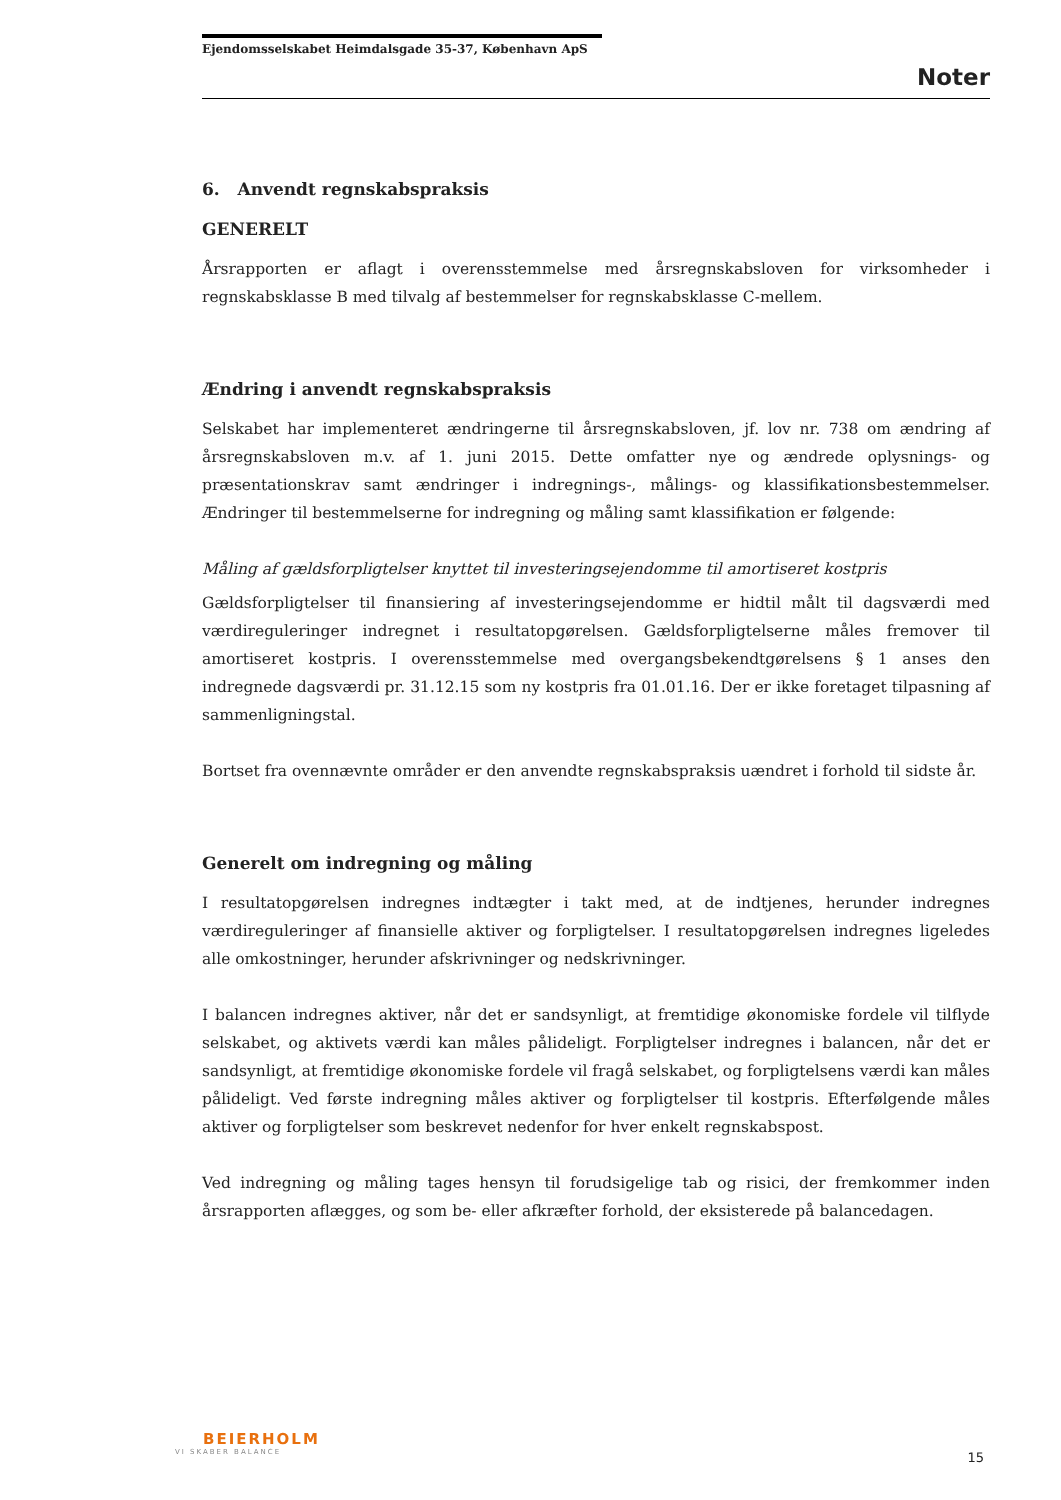Ejendomsselskabet Heimdalsgade 35-37, København ApS
Noter
6. Anvendt regnskabspraksis
GENERELT
Årsrapporten er aflagt i overensstemmelse med årsregnskabsloven for virksomheder i regnskabsklasse B med tilvalg af bestemmelser for regnskabsklasse C-mellem.
Ændring i anvendt regnskabspraksis
Selskabet har implementeret ændringerne til årsregnskabsloven, jf. lov nr. 738 om ændring af årsregnskabsloven m.v. af 1. juni 2015. Dette omfatter nye og ændrede oplysnings- og præsentationskrav samt ændringer i indregnings-, målings- og klassifikationsbestemmelser. Ændringer til bestemmelserne for indregning og måling samt klassifikation er følgende:
Måling af gældsforpligtelser knyttet til investeringsejendomme til amortiseret kostpris
Gældsforpligtelser til finansiering af investeringsejendomme er hidtil målt til dagsværdi med værdireguleringer indregnet i resultatopgørelsen. Gældsforpligtelserne måles fremover til amortiseret kostpris. I overensstemmelse med overgangsbekendtgørelsens § 1 anses den indregnede dagsværdi pr. 31.12.15 som ny kostpris fra 01.01.16. Der er ikke foretaget tilpasning af sammenligningstal.
Bortset fra ovennævnte områder er den anvendte regnskabspraksis uændret i forhold til sidste år.
Generelt om indregning og måling
I resultatopgørelsen indregnes indtægter i takt med, at de indtjenes, herunder indregnes værdireguleringer af finansielle aktiver og forpligtelser. I resultatopgørelsen indregnes ligeledes alle omkostninger, herunder afskrivninger og nedskrivninger.
I balancen indregnes aktiver, når det er sandsynligt, at fremtidige økonomiske fordele vil tilflyde selskabet, og aktivets værdi kan måles pålideligt. Forpligtelser indregnes i balancen, når det er sandsynligt, at fremtidige økonomiske fordele vil fragå selskabet, og forpligtelsens værdi kan måles pålideligt. Ved første indregning måles aktiver og forpligtelser til kostpris. Efterfølgende måles aktiver og forpligtelser som beskrevet nedenfor for hver enkelt regnskabspost.
Ved indregning og måling tages hensyn til forudsigelige tab og risici, der fremkommer inden årsrapporten aflægges, og som be- eller afkræfter forhold, der eksisterede på balancedagen.
BEIERHOLM
VI SKABER BALANCE
15